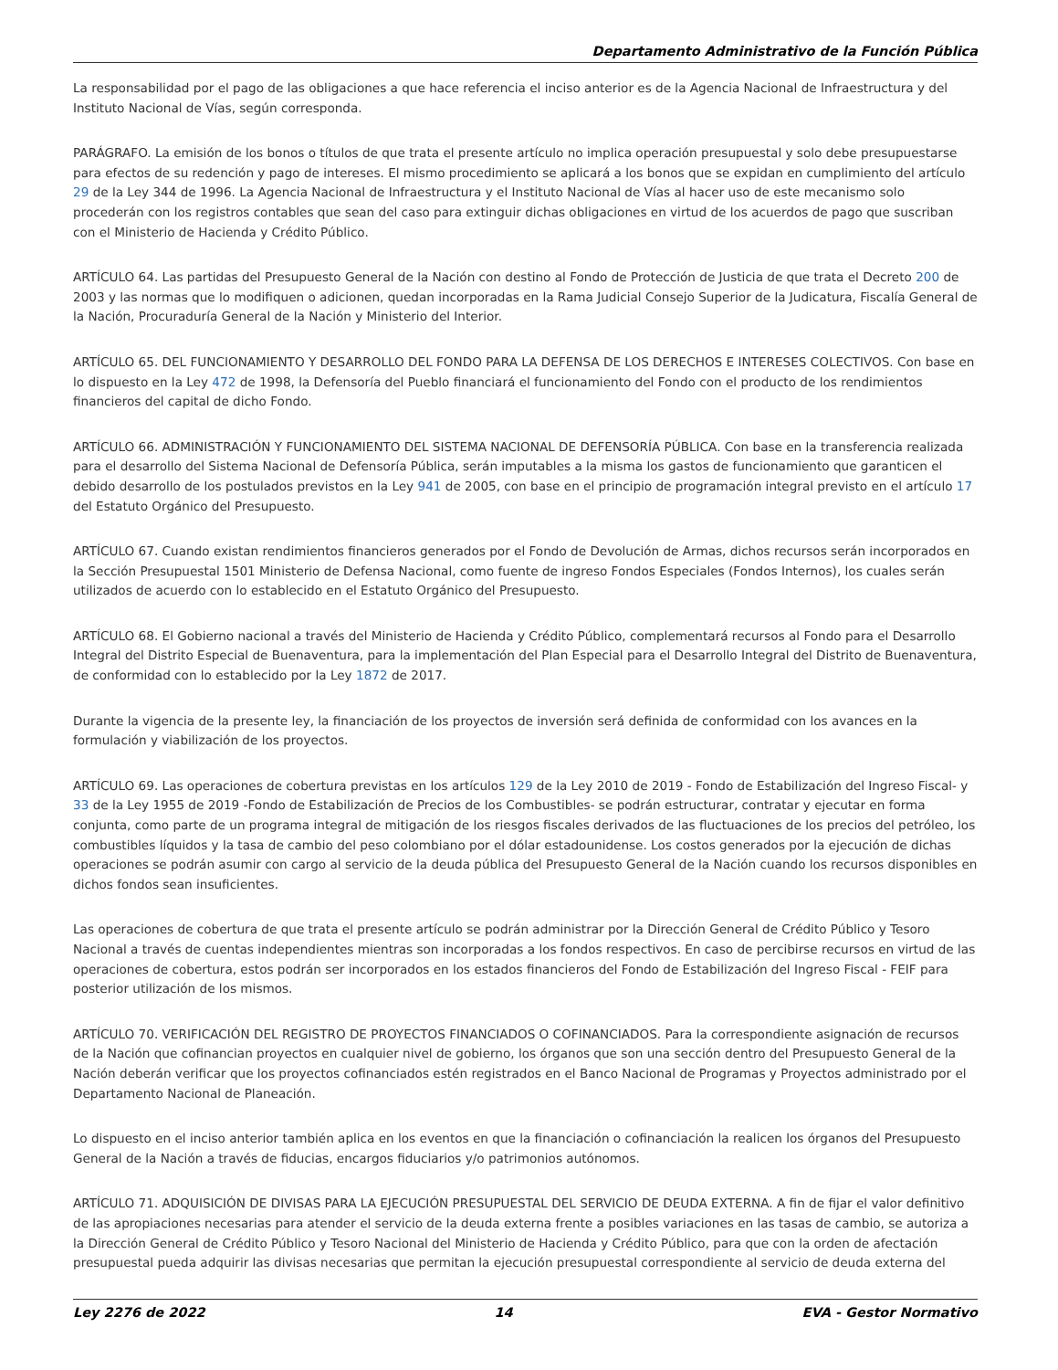Departamento Administrativo de la Función Pública
La responsabilidad por el pago de las obligaciones a que hace referencia el inciso anterior es de la Agencia Nacional de Infraestructura y del Instituto Nacional de Vías, según corresponda.
PARÁGRAFO. La emisión de los bonos o títulos de que trata el presente artículo no implica operación presupuestal y solo debe presupuestarse para efectos de su redención y pago de intereses. El mismo procedimiento se aplicará a los bonos que se expidan en cumplimiento del artículo 29 de la Ley 344 de 1996. La Agencia Nacional de Infraestructura y el Instituto Nacional de Vías al hacer uso de este mecanismo solo procederán con los registros contables que sean del caso para extinguir dichas obligaciones en virtud de los acuerdos de pago que suscriban con el Ministerio de Hacienda y Crédito Público.
ARTÍCULO 64. Las partidas del Presupuesto General de la Nación con destino al Fondo de Protección de Justicia de que trata el Decreto 200 de 2003 y las normas que lo modifiquen o adicionen, quedan incorporadas en la Rama Judicial Consejo Superior de la Judicatura, Fiscalía General de la Nación, Procuraduría General de la Nación y Ministerio del Interior.
ARTÍCULO 65. DEL FUNCIONAMIENTO Y DESARROLLO DEL FONDO PARA LA DEFENSA DE LOS DERECHOS E INTERESES COLECTIVOS. Con base en lo dispuesto en la Ley 472 de 1998, la Defensoría del Pueblo financiará el funcionamiento del Fondo con el producto de los rendimientos financieros del capital de dicho Fondo.
ARTÍCULO 66. ADMINISTRACIÓN Y FUNCIONAMIENTO DEL SISTEMA NACIONAL DE DEFENSORÍA PÚBLICA. Con base en la transferencia realizada para el desarrollo del Sistema Nacional de Defensoría Pública, serán imputables a la misma los gastos de funcionamiento que garanticen el debido desarrollo de los postulados previstos en la Ley 941 de 2005, con base en el principio de programación integral previsto en el artículo 17 del Estatuto Orgánico del Presupuesto.
ARTÍCULO 67. Cuando existan rendimientos financieros generados por el Fondo de Devolución de Armas, dichos recursos serán incorporados en la Sección Presupuestal 1501 Ministerio de Defensa Nacional, como fuente de ingreso Fondos Especiales (Fondos Internos), los cuales serán utilizados de acuerdo con lo establecido en el Estatuto Orgánico del Presupuesto.
ARTÍCULO 68. El Gobierno nacional a través del Ministerio de Hacienda y Crédito Público, complementará recursos al Fondo para el Desarrollo Integral del Distrito Especial de Buenaventura, para la implementación del Plan Especial para el Desarrollo Integral del Distrito de Buenaventura, de conformidad con lo establecido por la Ley 1872 de 2017.
Durante la vigencia de la presente ley, la financiación de los proyectos de inversión será definida de conformidad con los avances en la formulación y viabilización de los proyectos.
ARTÍCULO 69. Las operaciones de cobertura previstas en los artículos 129 de la Ley 2010 de 2019 - Fondo de Estabilización del Ingreso Fiscal- y 33 de la Ley 1955 de 2019 -Fondo de Estabilización de Precios de los Combustibles- se podrán estructurar, contratar y ejecutar en forma conjunta, como parte de un programa integral de mitigación de los riesgos fiscales derivados de las fluctuaciones de los precios del petróleo, los combustibles líquidos y la tasa de cambio del peso colombiano por el dólar estadounidense. Los costos generados por la ejecución de dichas operaciones se podrán asumir con cargo al servicio de la deuda pública del Presupuesto General de la Nación cuando los recursos disponibles en dichos fondos sean insuficientes.
Las operaciones de cobertura de que trata el presente artículo se podrán administrar por la Dirección General de Crédito Público y Tesoro Nacional a través de cuentas independientes mientras son incorporadas a los fondos respectivos. En caso de percibirse recursos en virtud de las operaciones de cobertura, estos podrán ser incorporados en los estados financieros del Fondo de Estabilización del Ingreso Fiscal - FEIF para posterior utilización de los mismos.
ARTÍCULO 70. VERIFICACIÓN DEL REGISTRO DE PROYECTOS FINANCIADOS O COFINANCIADOS. Para la correspondiente asignación de recursos de la Nación que cofinancian proyectos en cualquier nivel de gobierno, los órganos que son una sección dentro del Presupuesto General de la Nación deberán verificar que los proyectos cofinanciados estén registrados en el Banco Nacional de Programas y Proyectos administrado por el Departamento Nacional de Planeación.
Lo dispuesto en el inciso anterior también aplica en los eventos en que la financiación o cofinanciación la realicen los órganos del Presupuesto General de la Nación a través de fiducias, encargos fiduciarios y/o patrimonios autónomos.
ARTÍCULO 71. ADQUISICIÓN DE DIVISAS PARA LA EJECUCIÓN PRESUPUESTAL DEL SERVICIO DE DEUDA EXTERNA. A fin de fijar el valor definitivo de las apropiaciones necesarias para atender el servicio de la deuda externa frente a posibles variaciones en las tasas de cambio, se autoriza a la Dirección General de Crédito Público y Tesoro Nacional del Ministerio de Hacienda y Crédito Público, para que con la orden de afectación presupuestal pueda adquirir las divisas necesarias que permitan la ejecución presupuestal correspondiente al servicio de deuda externa del
Ley 2276 de 2022 14 EVA - Gestor Normativo